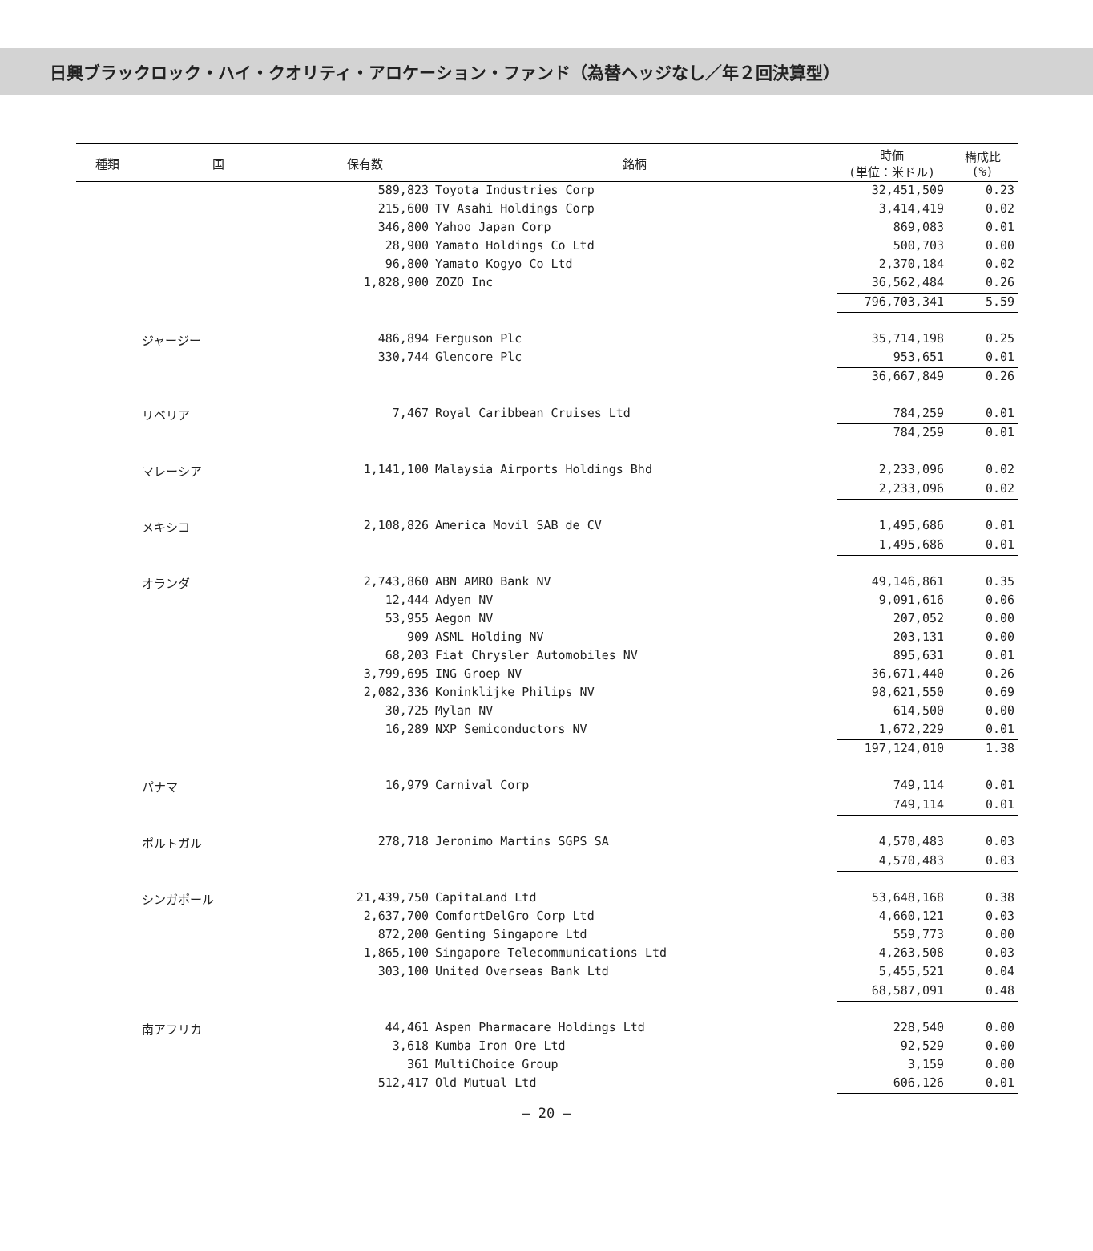日興ブラックロック・ハイ・クオリティ・アロケーション・ファンド（為替ヘッジなし／年２回決算型）
| 種類 | 国 | 保有数 | 銘柄 | 時価 (単位：米ドル) | 構成比 (%) |
| --- | --- | --- | --- | --- | --- |
| | | 589,823 | Toyota Industries Corp | 32,451,509 | 0.23 |
| | | 215,600 | TV Asahi Holdings Corp | 3,414,419 | 0.02 |
| | | 346,800 | Yahoo Japan Corp | 869,083 | 0.01 |
| | | 28,900 | Yamato Holdings Co Ltd | 500,703 | 0.00 |
| | | 96,800 | Yamato Kogyo Co Ltd | 2,370,184 | 0.02 |
| | | 1,828,900 | ZOZO Inc | 36,562,484 | 0.26 |
| | | | | 796,703,341 | 5.59 |
| | ジャージー | 486,894 | Ferguson Plc | 35,714,198 | 0.25 |
| | | 330,744 | Glencore Plc | 953,651 | 0.01 |
| | | | | 36,667,849 | 0.26 |
| | リベリア | 7,467 | Royal Caribbean Cruises Ltd | 784,259 | 0.01 |
| | | | | 784,259 | 0.01 |
| | マレーシア | 1,141,100 | Malaysia Airports Holdings Bhd | 2,233,096 | 0.02 |
| | | | | 2,233,096 | 0.02 |
| | メキシコ | 2,108,826 | America Movil SAB de CV | 1,495,686 | 0.01 |
| | | | | 1,495,686 | 0.01 |
| | オランダ | 2,743,860 | ABN AMRO Bank NV | 49,146,861 | 0.35 |
| | | 12,444 | Adyen NV | 9,091,616 | 0.06 |
| | | 53,955 | Aegon NV | 207,052 | 0.00 |
| | | 909 | ASML Holding NV | 203,131 | 0.00 |
| | | 68,203 | Fiat Chrysler Automobiles NV | 895,631 | 0.01 |
| | | 3,799,695 | ING Groep NV | 36,671,440 | 0.26 |
| | | 2,082,336 | Koninklijke Philips NV | 98,621,550 | 0.69 |
| | | 30,725 | Mylan NV | 614,500 | 0.00 |
| | | 16,289 | NXP Semiconductors NV | 1,672,229 | 0.01 |
| | | | | 197,124,010 | 1.38 |
| | パナマ | 16,979 | Carnival Corp | 749,114 | 0.01 |
| | | | | 749,114 | 0.01 |
| | ポルトガル | 278,718 | Jeronimo Martins SGPS SA | 4,570,483 | 0.03 |
| | | | | 4,570,483 | 0.03 |
| | シンガポール | 21,439,750 | CapitaLand Ltd | 53,648,168 | 0.38 |
| | | 2,637,700 | ComfortDelGro Corp Ltd | 4,660,121 | 0.03 |
| | | 872,200 | Genting Singapore Ltd | 559,773 | 0.00 |
| | | 1,865,100 | Singapore Telecommunications Ltd | 4,263,508 | 0.03 |
| | | 303,100 | United Overseas Bank Ltd | 5,455,521 | 0.04 |
| | | | | 68,587,091 | 0.48 |
| | 南アフリカ | 44,461 | Aspen Pharmacare Holdings Ltd | 228,540 | 0.00 |
| | | 3,618 | Kumba Iron Ore Ltd | 92,529 | 0.00 |
| | | 361 | MultiChoice Group | 3,159 | 0.00 |
| | | 512,417 | Old Mutual Ltd | 606,126 | 0.01 |
― 20 ―